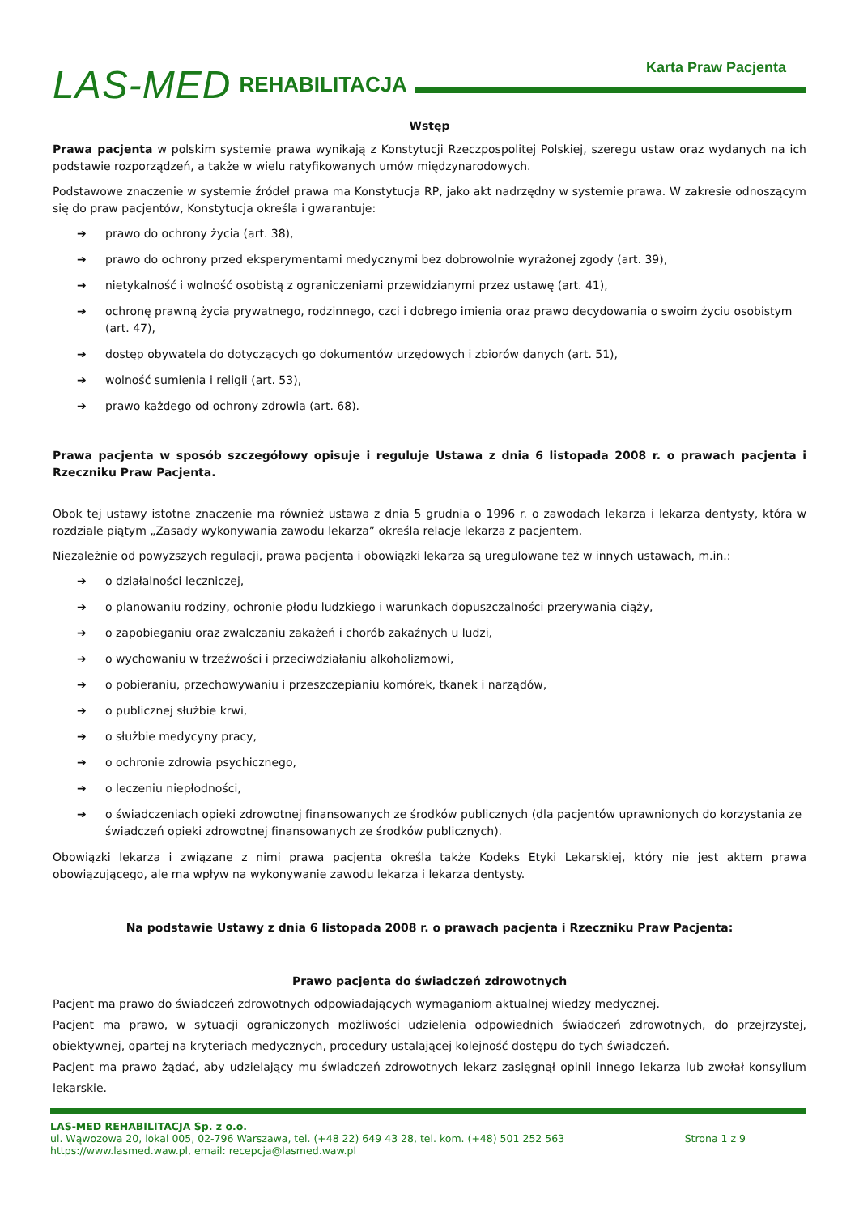LAS-MED REHABILITACJA
Karta Praw Pacjenta
Wstęp
Prawa pacjenta w polskim systemie prawa wynikają z Konstytucji Rzeczpospolitej Polskiej, szeregu ustaw oraz wydanych na ich podstawie rozporządzeń, a także w wielu ratyfikowanych umów międzynarodowych.
Podstawowe znaczenie w systemie źródeł prawa ma Konstytucja RP, jako akt nadrzędny w systemie prawa. W zakresie odnoszącym się do praw pacjentów, Konstytucja określa i gwarantuje:
➔ prawo do ochrony życia (art. 38),
➔ prawo do ochrony przed eksperymentami medycznymi bez dobrowolnie wyrażonej zgody (art. 39),
➔ nietykalność i wolność osobistą z ograniczeniami przewidzianymi przez ustawę (art. 41),
➔ ochronę prawną życia prywatnego, rodzinnego, czci i dobrego imienia oraz prawo decydowania o swoim życiu osobistym (art. 47),
➔ dostęp obywatela do dotyczących go dokumentów urzędowych i zbiorów danych (art. 51),
➔ wolność sumienia i religii (art. 53),
➔ prawo każdego od ochrony zdrowia (art. 68).
Prawa pacjenta w sposób szczegółowy opisuje i reguluje Ustawa z dnia 6 listopada 2008 r. o prawach pacjenta i Rzeczniku Praw Pacjenta.
Obok tej ustawy istotne znaczenie ma również ustawa z dnia 5 grudnia o 1996 r. o zawodach lekarza i lekarza dentysty, która w rozdziale piątym „Zasady wykonywania zawodu lekarza” określa relacje lekarza z pacjentem.
Niezależnie od powyższych regulacji, prawa pacjenta i obowiązki lekarza są uregulowane też w innych ustawach, m.in.:
➔ o działalności leczniczej,
➔ o planowaniu rodziny, ochronie płodu ludzkiego i warunkach dopuszczalności przerywania ciąży,
➔ o zapobieganiu oraz zwalczaniu zakażeń i chorób zakaźnych u ludzi,
➔ o wychowaniu w trzeźwości i przeciwdziałaniu alkoholizmowi,
➔ o pobieraniu, przechowywaniu i przeszczepianiu komórek, tkanek i narządów,
➔ o publicznej służbie krwi,
➔ o służbie medycyny pracy,
➔ o ochronie zdrowia psychicznego,
➔ o leczeniu niepłodności,
➔ o świadczeniach opieki zdrowotnej finansowanych ze środków publicznych (dla pacjentów uprawnionych do korzystania ze świadczeń opieki zdrowotnej finansowanych ze środków publicznych).
Obowiązki lekarza i związane z nimi prawa pacjenta określa także Kodeks Etyki Lekarskiej, który nie jest aktem prawa obowiązującego, ale ma wpływ na wykonywanie zawodu lekarza i lekarza dentysty.
Na podstawie Ustawy z dnia 6 listopada 2008 r. o prawach pacjenta i Rzeczniku Praw Pacjenta:
Prawo pacjenta do świadczeń zdrowotnych
Pacjent ma prawo do świadczeń zdrowotnych odpowiadających wymaganiom aktualnej wiedzy medycznej.
Pacjent ma prawo, w sytuacji ograniczonych możliwości udzielenia odpowiednich świadczeń zdrowotnych, do przejrzystej, obiektywnej, opartej na kryteriach medycznych, procedury ustalającej kolejność dostępu do tych świadczeń.
Pacjent ma prawo żądać, aby udzielający mu świadczeń zdrowotnych lekarz zasięgnął opinii innego lekarza lub zwołał konsylium lekarskie.
LAS-MED REHABILITACJA Sp. z o.o.
ul. Wąwozowa 20, lokal 005, 02-796 Warszawa, tel. (+48 22) 649 43 28, tel. kom. (+48) 501 252 563 Strona 1 z 9
https://www.lasmed.waw.pl, email: recepcja@lasmed.waw.pl